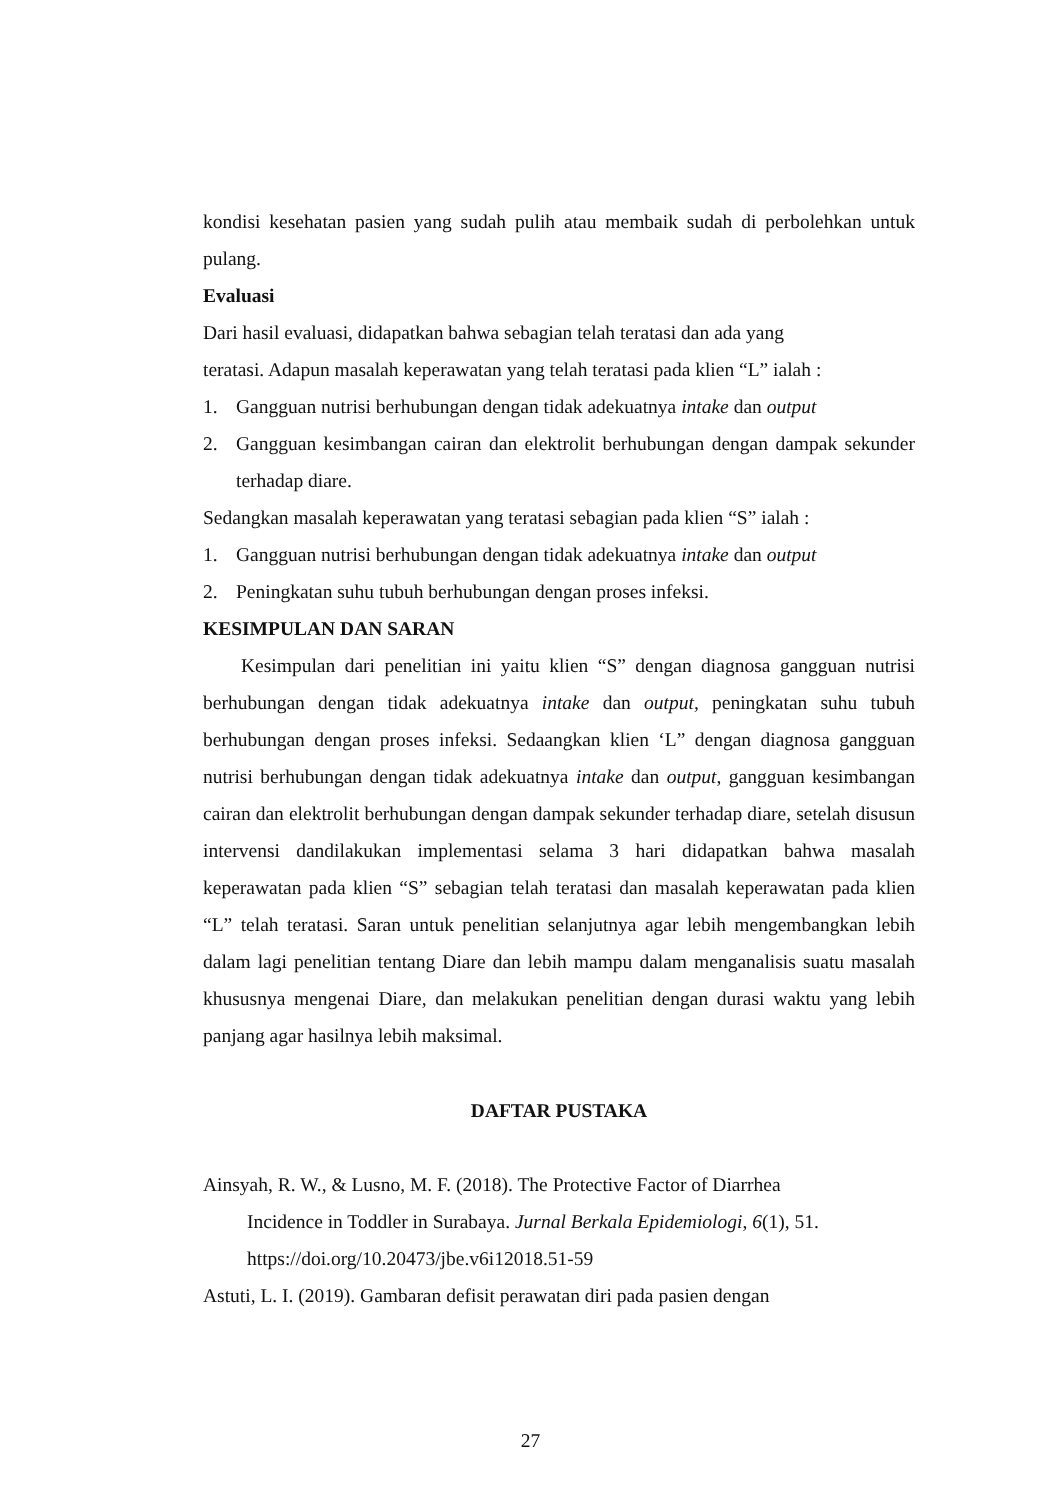kondisi kesehatan pasien yang sudah pulih atau membaik sudah di perbolehkan untuk pulang.
Evaluasi
Dari hasil evaluasi, didapatkan bahwa sebagian telah teratasi dan ada yang
teratasi. Adapun masalah keperawatan yang telah teratasi pada klien “L” ialah :
1. Gangguan nutrisi berhubungan dengan tidak adekuatnya intake dan output
2. Gangguan kesimbangan cairan dan elektrolit berhubungan dengan dampak sekunder terhadap diare.
Sedangkan masalah keperawatan yang teratasi sebagian pada klien “S” ialah :
1. Gangguan nutrisi berhubungan dengan tidak adekuatnya intake dan output
2. Peningkatan suhu tubuh berhubungan dengan proses infeksi.
KESIMPULAN DAN SARAN
Kesimpulan dari penelitian ini yaitu klien “S” dengan diagnosa gangguan nutrisi berhubungan dengan tidak adekuatnya intake dan output, peningkatan suhu tubuh berhubungan dengan proses infeksi. Sedaangkan klien ‘L” dengan diagnosa gangguan nutrisi berhubungan dengan tidak adekuatnya intake dan output, gangguan kesimbangan cairan dan elektrolit berhubungan dengan dampak sekunder terhadap diare, setelah disusun intervensi dandilakukan implementasi selama 3 hari didapatkan bahwa masalah keperawatan pada klien “S” sebagian telah teratasi dan masalah keperawatan pada klien “L” telah teratasi. Saran untuk penelitian selanjutnya agar lebih mengembangkan lebih dalam lagi penelitian tentang Diare dan lebih mampu dalam menganalisis suatu masalah khususnya mengenai Diare, dan melakukan penelitian dengan durasi waktu yang lebih panjang agar hasilnya lebih maksimal.
DAFTAR PUSTAKA
Ainsyah, R. W., & Lusno, M. F. (2018). The Protective Factor of Diarrhea
Incidence in Toddler in Surabaya. Jurnal Berkala Epidemiologi, 6(1), 51.
https://doi.org/10.20473/jbe.v6i12018.51-59
Astuti, L. I. (2019). Gambaran defisit perawatan diri pada pasien dengan
27